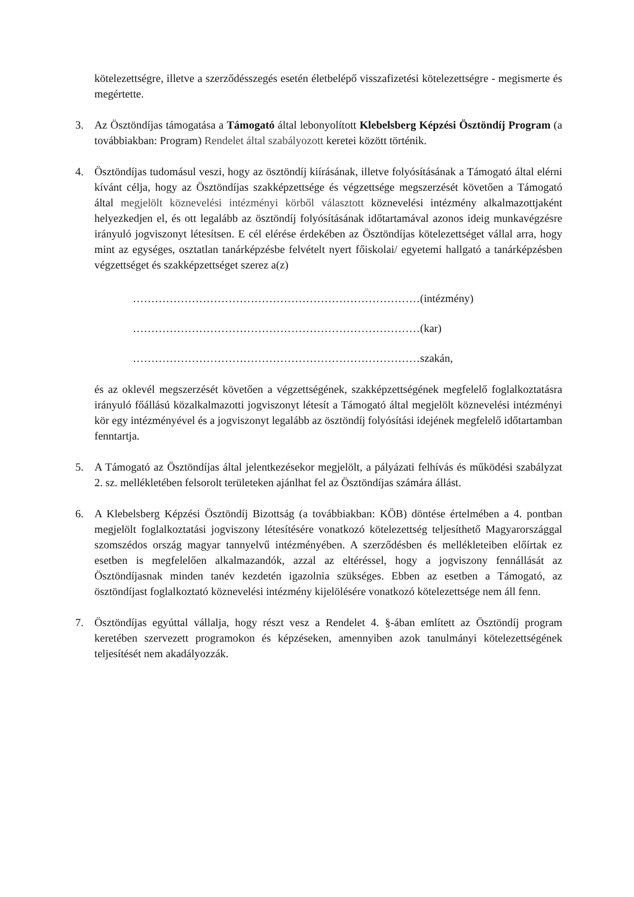kötelezettségre, illetve a szerződésszegés esetén életbelépő visszafizetési kötelezettségre - megismerte és megértette.
3. Az Ösztöndíjas támogatása a Támogató által lebonyolított Klebelsberg Képzési Ösztöndíj Program (a továbbiakban: Program) Rendelet által szabályozott keretei között történik.
4. Ösztöndíjas tudomásul veszi, hogy az ösztöndíj kiírásának, illetve folyósításának a Támogató által elérni kívánt célja, hogy az Ösztöndíjas szakképzettsége és végzettsége megszerzését követően a Támogató által megjelölt köznevelési intézményi körből választott köznevelési intézmény alkalmazottjaként helyezkedjen el, és ott legalább az ösztöndíj folyósításának időtartamával azonos ideig munkavégzésre irányuló jogviszonyt létesítsen. E cél elérése érdekében az Ösztöndíjas kötelezettséget vállal arra, hogy mint az egységes, osztatlan tanárképzésbe felvételt nyert főiskolai/ egyetemi hallgató a tanárképzésben végzettséget és szakképzettséget szerez a(z)
……………………………………………………………………(intézmény)
……………………………………………………………………(kar)
……………………………………………………………………szakán,
és az oklevél megszerzését követően a végzettségének, szakképzettségének megfelelő foglalkoztatásra irányuló főállású közalkalmazotti jogviszonyt létesít a Támogató által megjelölt köznevelési intézményi kör egy intézményével és a jogviszonyt legalább az ösztöndíj folyósítási idejének megfelelő időtartamban fenntartja.
5. A Támogató az Ösztöndíjas által jelentkezésekor megjelölt, a pályázati felhívás és működési szabályzat 2. sz. mellékletében felsorolt területeken ajánlhat fel az Ösztöndíjas számára állást.
6. A Klebelsberg Képzési Ösztöndíj Bizottság (a továbbiakban: KÖB) döntése értelmében a 4. pontban megjelölt foglalkoztatási jogviszony létesítésére vonatkozó kötelezettség teljesíthető Magyarországgal szomszédos ország magyar tannyelvű intézményében. A szerződésben és mellékleteiben előírtak ez esetben is megfelelően alkalmazandók, azzal az eltéréssel, hogy a jogviszony fennállását az Ösztöndíjasnak minden tanév kezdetén igazolnia szükséges. Ebben az esetben a Támogató, az ösztöndíjast foglalkoztató köznevelési intézmény kijelölésére vonatkozó kötelezettsége nem áll fenn.
7. Ösztöndíjas egyúttal vállalja, hogy részt vesz a Rendelet 4. §-ában említett az Ösztöndíj program keretében szervezett programokon és képzéseken, amennyiben azok tanulmányi kötelezettségének teljesítését nem akadályozzák.